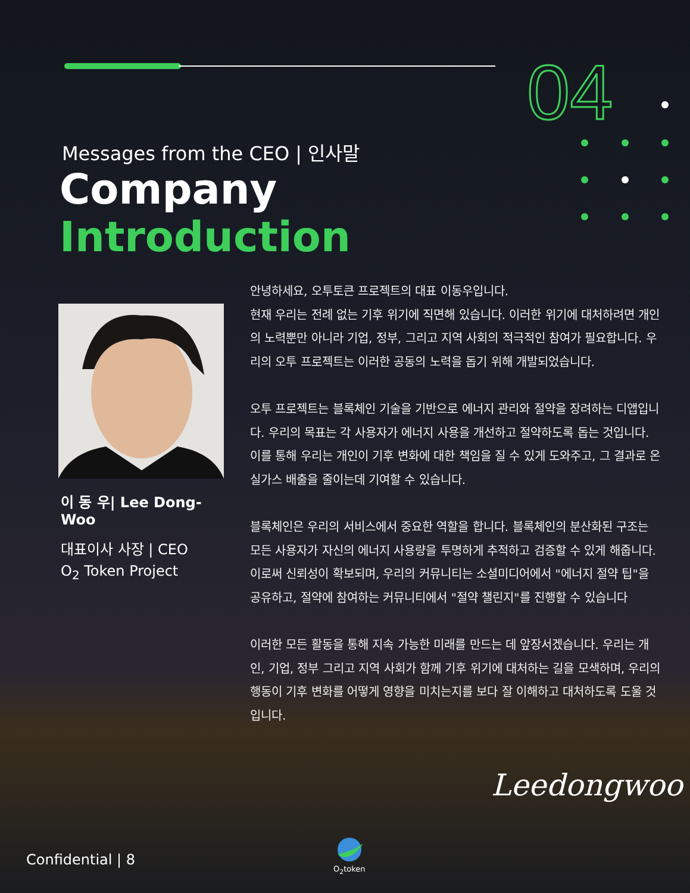04
Messages from the CEO | 인사말
Company
Introduction
이 동 우| Lee Dong-Woo
대표이사 사장 | CEO
O<sub>2</sub> Token Project
안녕하세요, 오투토큰 프로젝트의 대표 이동우입니다.
현재 우리는 전례 없는 기후 위기에 직면해 있습니다. 이러한 위기에 대처하려면 개인의 노력뿐만 아니라 기업, 정부, 그리고 지역 사회의 적극적인 참여가 필요합니다. 우리의 오투 프로젝트는 이러한 공동의 노력을 돕기 위해 개발되었습니다.
오투 프로젝트는 블록체인 기술을 기반으로 에너지 관리와 절약을 장려하는 디앱입니다. 우리의 목표는 각 사용자가 에너지 사용을 개선하고 절약하도록 돕는 것입니다. 이를 통해 우리는 개인이 기후 변화에 대한 책임을 질 수 있게 도와주고, 그 결과로 온실가스 배출을 줄이는데 기여할 수 있습니다.
블록체인은 우리의 서비스에서 중요한 역할을 합니다. 블록체인의 분산화된 구조는 모든 사용자가 자신의 에너지 사용량을 투명하게 추적하고 검증할 수 있게 해줍니다. 이로써 신뢰성이 확보되며, 우리의 커뮤니티는 소셜미디어에서 "에너지 절약 팁"을 공유하고, 절약에 참여하는 커뮤니티에서 "절약 챌린지"를 진행할 수 있습니다
이러한 모든 활동을 통해 지속 가능한 미래를 만드는 데 앞장서겠습니다. 우리는 개인, 기업, 정부 그리고 지역 사회가 함께 기후 위기에 대처하는 길을 모색하며, 우리의 행동이 기후 변화를 어떻게 영향을 미치는지를 보다 잘 이해하고 대처하도록 도울 것입니다.
Leedongwoo
Confidential | 8
O<sub>2</sub>token